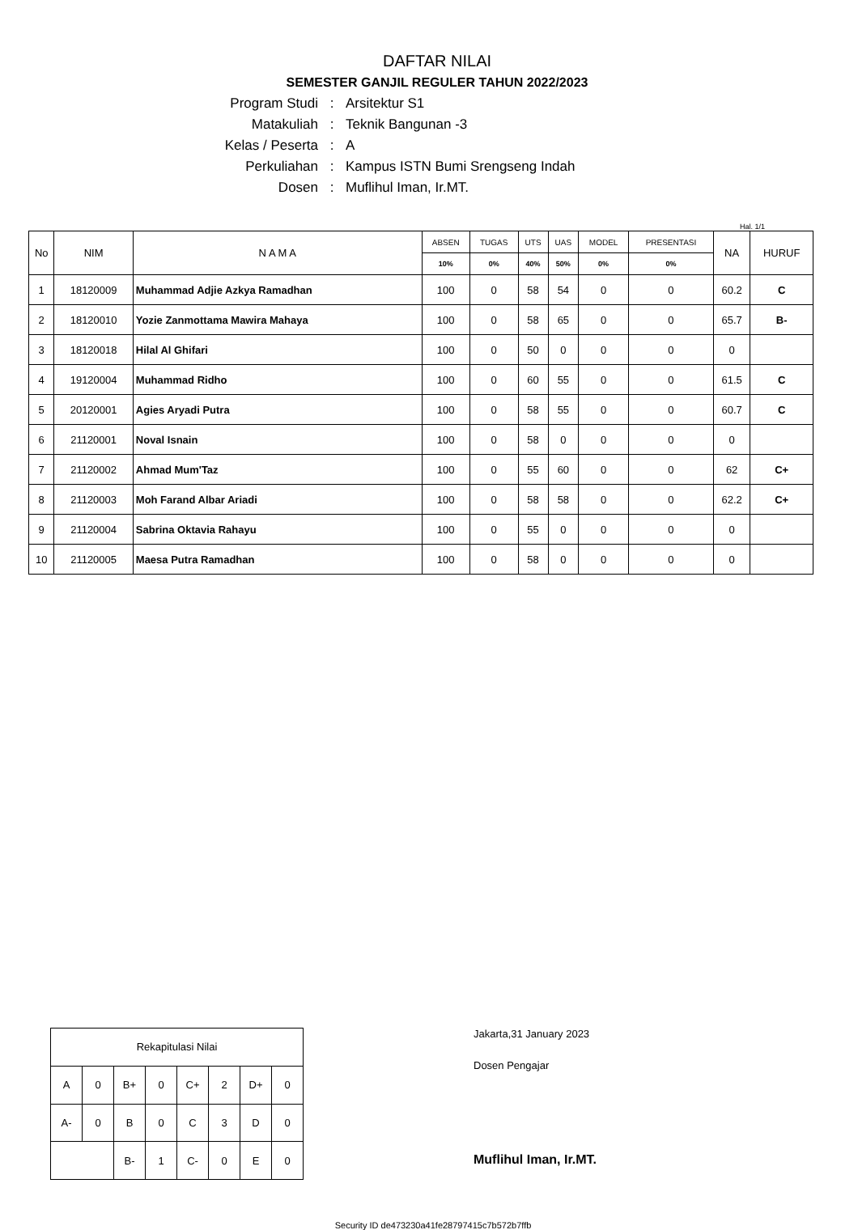DAFTAR NILAI
SEMESTER GANJIL REGULER TAHUN 2022/2023
Program Studi: Arsitektur S1
Matakuliah: Teknik Bangunan -3
Kelas / Peserta: A
Perkuliahan: Kampus ISTN Bumi Srengseng Indah
Dosen: Muflihul Iman, Ir.MT.
Hal. 1/1
| No | NIM | N A M A | ABSEN | TUGAS | UTS | UAS | MODEL | PRESENTASI | NA | HURUF |
| --- | --- | --- | --- | --- | --- | --- | --- | --- | --- | --- |
| | | | 10% | 0% | 40% | 50% | 0% | 0% | | |
| 1 | 18120009 | Muhammad Adjie Azkya Ramadhan | 100 | 0 | 58 | 54 | 0 | 0 | 60.2 | C |
| 2 | 18120010 | Yozie Zanmottama Mawira Mahaya | 100 | 0 | 58 | 65 | 0 | 0 | 65.7 | B- |
| 3 | 18120018 | Hilal Al Ghifari | 100 | 0 | 50 | 0 | 0 | 0 | 0 | |
| 4 | 19120004 | Muhammad Ridho | 100 | 0 | 60 | 55 | 0 | 0 | 61.5 | C |
| 5 | 20120001 | Agies Aryadi Putra | 100 | 0 | 58 | 55 | 0 | 0 | 60.7 | C |
| 6 | 21120001 | Noval Isnain | 100 | 0 | 58 | 0 | 0 | 0 | 0 | |
| 7 | 21120002 | Ahmad Mum'Taz | 100 | 0 | 55 | 60 | 0 | 0 | 62 | C+ |
| 8 | 21120003 | Moh Farand Albar Ariadi | 100 | 0 | 58 | 58 | 0 | 0 | 62.2 | C+ |
| 9 | 21120004 | Sabrina Oktavia Rahayu | 100 | 0 | 55 | 0 | 0 | 0 | 0 | |
| 10 | 21120005 | Maesa Putra Ramadhan | 100 | 0 | 58 | 0 | 0 | 0 | 0 | |
| Rekapitulasi Nilai | | | | | | | |
| A | 0 | B+ | 0 | C+ | 2 | D+ | 0 |
| A- | 0 | B | 0 | C | 3 | D | 0 |
| | | B- | 1 | C- | 0 | E | 0 |
Jakarta,31 January 2023
Dosen Pengajar
Muflihul Iman, Ir.MT.
Security ID de473230a41fe28797415c7b572b7ffb